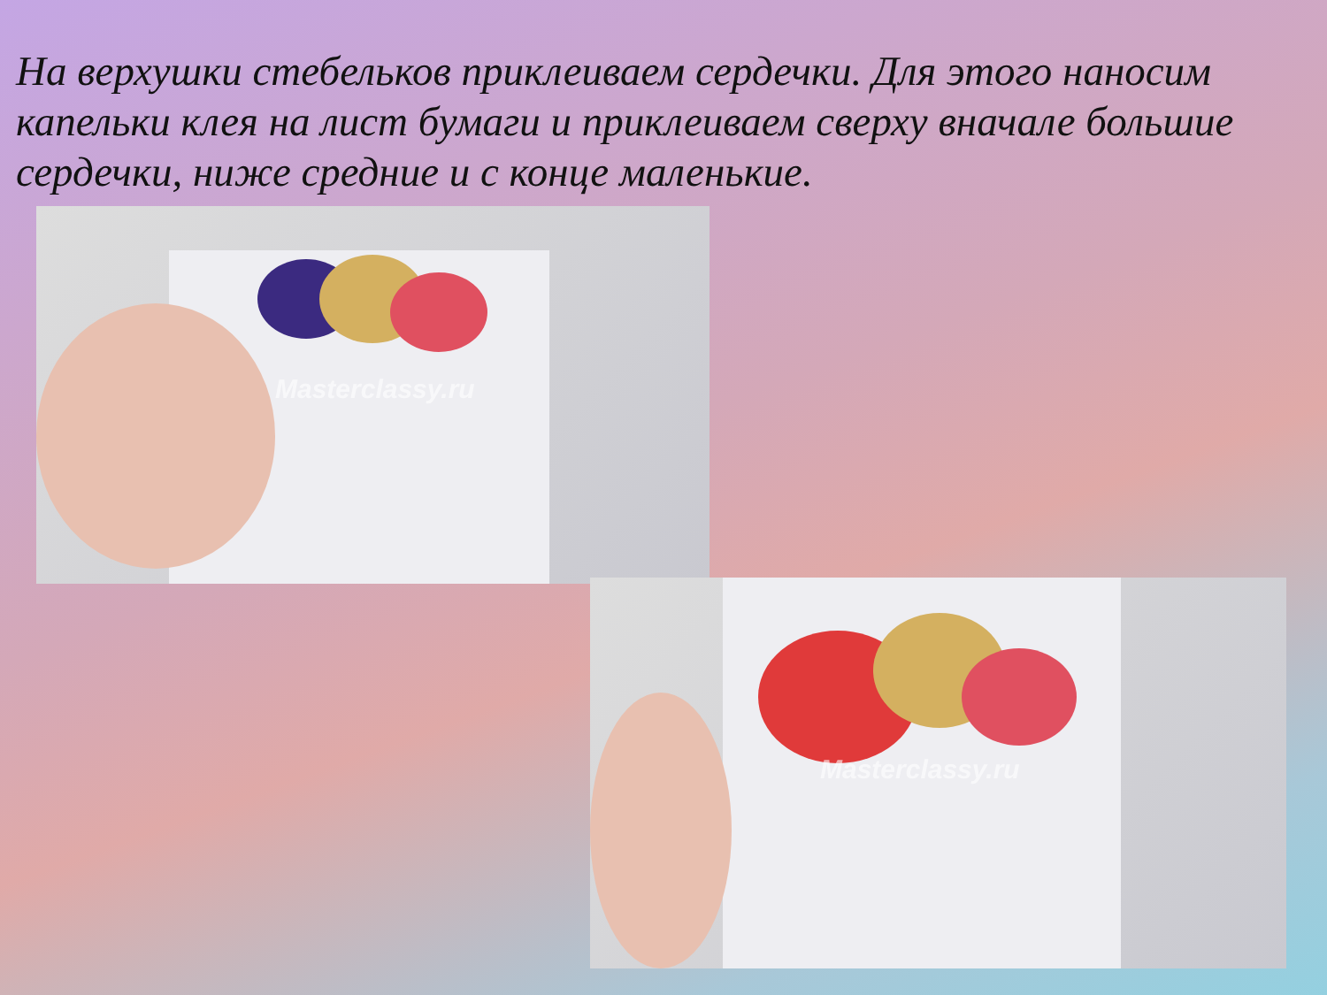На верхушки стебельков приклеиваем сердечки. Для этого наносим капельки клея на лист бумаги и приклеиваем сверху вначале большие сердечки, ниже средние и с конце маленькие.
Masterclassy.ru
Masterclassy.ru